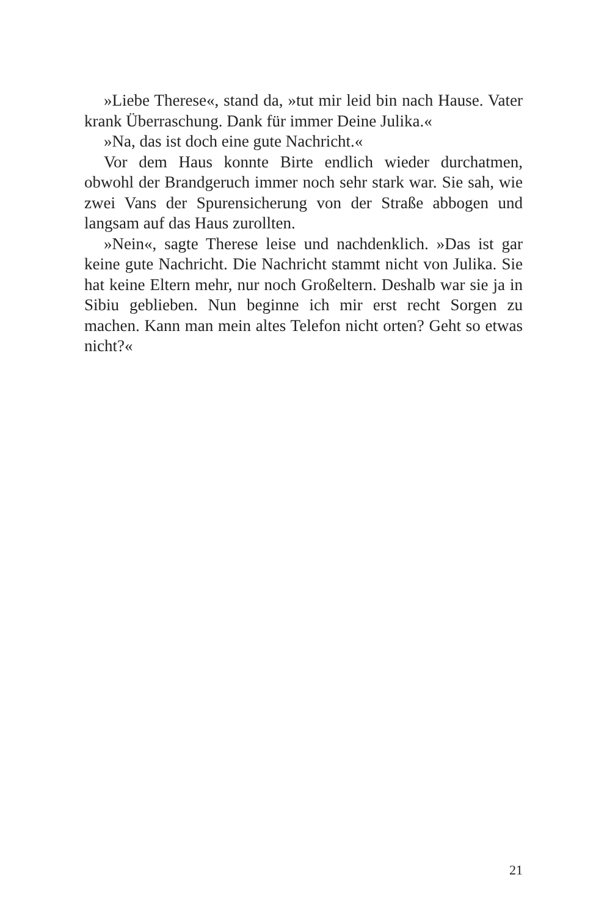»Liebe Therese«, stand da, »tut mir leid bin nach Hause. Vater krank Überraschung. Dank für immer Deine Julika.«
»Na, das ist doch eine gute Nachricht.«
Vor dem Haus konnte Birte endlich wieder durchatmen, obwohl der Brandgeruch immer noch sehr stark war. Sie sah, wie zwei Vans der Spurensicherung von der Straße abbogen und langsam auf das Haus zurollten.
»Nein«, sagte Therese leise und nachdenklich. »Das ist gar keine gute Nachricht. Die Nachricht stammt nicht von Julika. Sie hat keine Eltern mehr, nur noch Großeltern. Deshalb war sie ja in Sibiu geblieben. Nun beginne ich mir erst recht Sorgen zu machen. Kann man mein altes Telefon nicht orten? Geht so etwas nicht?«
21